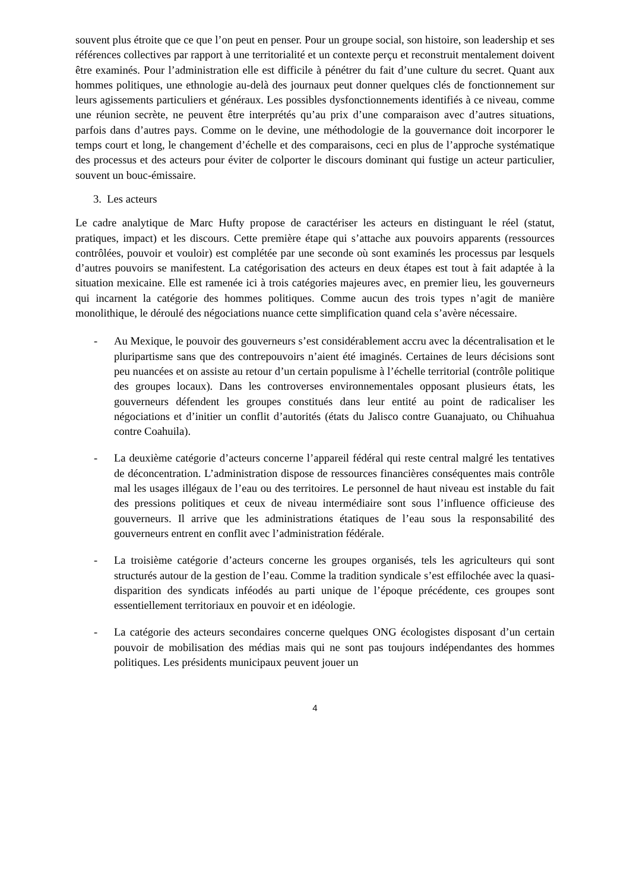souvent plus étroite que ce que l’on peut en penser. Pour un groupe social, son histoire, son leadership et ses références collectives par rapport à une territorialité et un contexte perçu et reconstruit mentalement doivent être examinés. Pour l’administration elle est difficile à pénétrer du fait d’une culture du secret. Quant aux hommes politiques, une ethnologie au-delà des journaux peut donner quelques clés de fonctionnement sur leurs agissements particuliers et généraux. Les possibles dysfonctionnements identifiés à ce niveau, comme une réunion secrète, ne peuvent être interprétés qu’au prix d’une comparaison avec d’autres situations, parfois dans d’autres pays. Comme on le devine, une méthodologie de la gouvernance doit incorporer le temps court et long, le changement d’échelle et des comparaisons, ceci en plus de l’approche systématique des processus et des acteurs pour éviter de colporter le discours dominant qui fustige un acteur particulier, souvent un bouc-émissaire.
3. Les acteurs
Le cadre analytique de Marc Hufty propose de caractériser les acteurs en distinguant le réel (statut, pratiques, impact) et les discours. Cette première étape qui s’attache aux pouvoirs apparents (ressources contrôlées, pouvoir et vouloir) est complétée par une seconde où sont examinés les processus par lesquels d’autres pouvoirs se manifestent. La catégorisation des acteurs en deux étapes est tout à fait adaptée à la situation mexicaine. Elle est ramenée ici à trois catégories majeures avec, en premier lieu, les gouverneurs qui incarnent la catégorie des hommes politiques. Comme aucun des trois types n’agit de manière monolithique, le déroulé des négociations nuance cette simplification quand cela s’avère nécessaire.
- Au Mexique, le pouvoir des gouverneurs s’est considérablement accru avec la décentralisation et le pluripartisme sans que des contrepouvoirs n’aient été imaginés. Certaines de leurs décisions sont peu nuancées et on assiste au retour d’un certain populisme à l’échelle territorial (contrôle politique des groupes locaux). Dans les controverses environnementales opposant plusieurs états, les gouverneurs défendent les groupes constitués dans leur entité au point de radicaliser les négociations et d’initier un conflit d’autorités (états du Jalisco contre Guanajuato, ou Chihuahua contre Coahuila).
- La deuxième catégorie d’acteurs concerne l’appareil fédéral qui reste central malgré les tentatives de déconcentration. L’administration dispose de ressources financières conséquentes mais contrôle mal les usages illégaux de l’eau ou des territoires. Le personnel de haut niveau est instable du fait des pressions politiques et ceux de niveau intermédiaire sont sous l’influence officieuse des gouverneurs. Il arrive que les administrations étatiques de l’eau sous la responsabilité des gouverneurs entrent en conflit avec l’administration fédérale.
- La troisième catégorie d’acteurs concerne les groupes organisés, tels les agriculteurs qui sont structurés autour de la gestion de l’eau. Comme la tradition syndicale s’est effilochée avec la quasi-disparition des syndicats inféodés au parti unique de l’époque précédente, ces groupes sont essentiellement territoriaux en pouvoir et en idéologie.
- La catégorie des acteurs secondaires concerne quelques ONG écologistes disposant d’un certain pouvoir de mobilisation des médias mais qui ne sont pas toujours indépendantes des hommes politiques. Les présidents municipaux peuvent jouer un
4